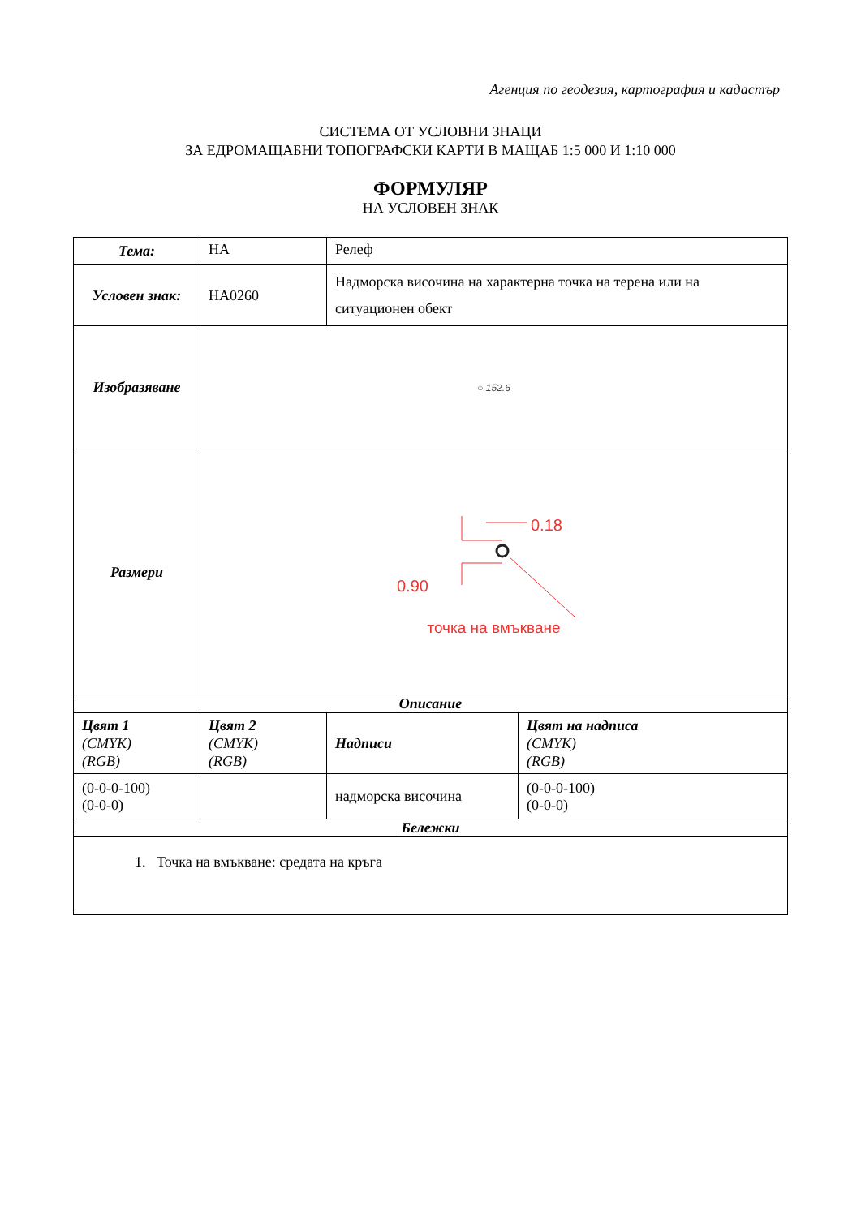Агенция по геодезия, картография и кадастър
СИСТЕМА ОТ УСЛОВНИ ЗНАЦИ
ЗА ЕДРОМАЩАБНИ ТОПОГРАФСКИ КАРТИ В МАЩАБ 1:5 000 И 1:10 000
ФОРМУЛЯР
НА УСЛОВЕН ЗНАК
| Тема: | НА | Релеф | |
| Условен знак: | НА0260 | Надморска височина на характерна точка на терена или на ситуационен обект | |
| Изобразяване | ○ 152.6 | | |
| Размери | 0.18 0.90 точка на вмъкване | | |
| Описание | | | |
| Цвят 1 (CMYK) (RGB) | Цвят 2 (CMYK) (RGB) | Надписи | Цвят на надписа (CMYK) (RGB) |
| (0-0-0-100) (0-0-0) | | надморска височина | (0-0-0-100) (0-0-0) |
| Бележки | | | |
| 1. Точка на вмъкване: средата на кръга | | | |